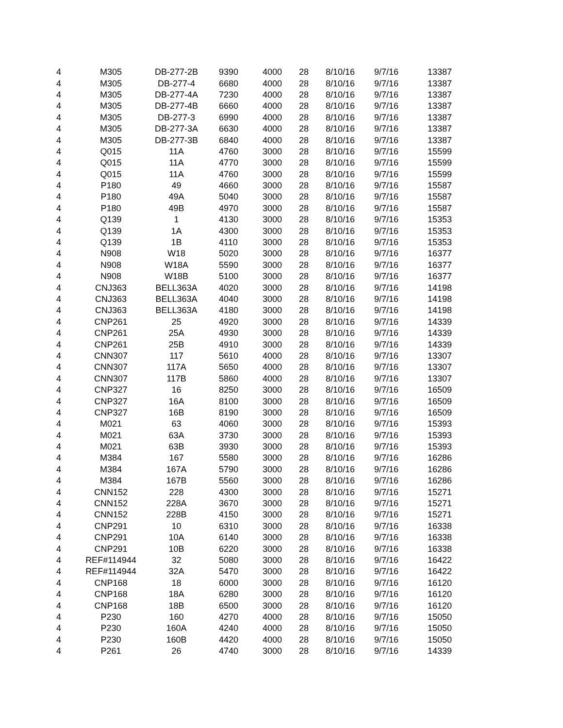| 4 | M305 | DB-277-2B | 9390 | 4000 | 28 | 8/10/16 | 9/7/16 | 13387 |
| 4 | M305 | DB-277-4 | 6680 | 4000 | 28 | 8/10/16 | 9/7/16 | 13387 |
| 4 | M305 | DB-277-4A | 7230 | 4000 | 28 | 8/10/16 | 9/7/16 | 13387 |
| 4 | M305 | DB-277-4B | 6660 | 4000 | 28 | 8/10/16 | 9/7/16 | 13387 |
| 4 | M305 | DB-277-3 | 6990 | 4000 | 28 | 8/10/16 | 9/7/16 | 13387 |
| 4 | M305 | DB-277-3A | 6630 | 4000 | 28 | 8/10/16 | 9/7/16 | 13387 |
| 4 | M305 | DB-277-3B | 6840 | 4000 | 28 | 8/10/16 | 9/7/16 | 13387 |
| 4 | Q015 | 11A | 4760 | 3000 | 28 | 8/10/16 | 9/7/16 | 15599 |
| 4 | Q015 | 11A | 4770 | 3000 | 28 | 8/10/16 | 9/7/16 | 15599 |
| 4 | Q015 | 11A | 4760 | 3000 | 28 | 8/10/16 | 9/7/16 | 15599 |
| 4 | P180 | 49 | 4660 | 3000 | 28 | 8/10/16 | 9/7/16 | 15587 |
| 4 | P180 | 49A | 5040 | 3000 | 28 | 8/10/16 | 9/7/16 | 15587 |
| 4 | P180 | 49B | 4970 | 3000 | 28 | 8/10/16 | 9/7/16 | 15587 |
| 4 | Q139 | 1 | 4130 | 3000 | 28 | 8/10/16 | 9/7/16 | 15353 |
| 4 | Q139 | 1A | 4300 | 3000 | 28 | 8/10/16 | 9/7/16 | 15353 |
| 4 | Q139 | 1B | 4110 | 3000 | 28 | 8/10/16 | 9/7/16 | 15353 |
| 4 | N908 | W18 | 5020 | 3000 | 28 | 8/10/16 | 9/7/16 | 16377 |
| 4 | N908 | W18A | 5590 | 3000 | 28 | 8/10/16 | 9/7/16 | 16377 |
| 4 | N908 | W18B | 5100 | 3000 | 28 | 8/10/16 | 9/7/16 | 16377 |
| 4 | CNJ363 | BELL363A | 4020 | 3000 | 28 | 8/10/16 | 9/7/16 | 14198 |
| 4 | CNJ363 | BELL363A | 4040 | 3000 | 28 | 8/10/16 | 9/7/16 | 14198 |
| 4 | CNJ363 | BELL363A | 4180 | 3000 | 28 | 8/10/16 | 9/7/16 | 14198 |
| 4 | CNP261 | 25 | 4920 | 3000 | 28 | 8/10/16 | 9/7/16 | 14339 |
| 4 | CNP261 | 25A | 4930 | 3000 | 28 | 8/10/16 | 9/7/16 | 14339 |
| 4 | CNP261 | 25B | 4910 | 3000 | 28 | 8/10/16 | 9/7/16 | 14339 |
| 4 | CNN307 | 117 | 5610 | 4000 | 28 | 8/10/16 | 9/7/16 | 13307 |
| 4 | CNN307 | 117A | 5650 | 4000 | 28 | 8/10/16 | 9/7/16 | 13307 |
| 4 | CNN307 | 117B | 5860 | 4000 | 28 | 8/10/16 | 9/7/16 | 13307 |
| 4 | CNP327 | 16 | 8250 | 3000 | 28 | 8/10/16 | 9/7/16 | 16509 |
| 4 | CNP327 | 16A | 8100 | 3000 | 28 | 8/10/16 | 9/7/16 | 16509 |
| 4 | CNP327 | 16B | 8190 | 3000 | 28 | 8/10/16 | 9/7/16 | 16509 |
| 4 | M021 | 63 | 4060 | 3000 | 28 | 8/10/16 | 9/7/16 | 15393 |
| 4 | M021 | 63A | 3730 | 3000 | 28 | 8/10/16 | 9/7/16 | 15393 |
| 4 | M021 | 63B | 3930 | 3000 | 28 | 8/10/16 | 9/7/16 | 15393 |
| 4 | M384 | 167 | 5580 | 3000 | 28 | 8/10/16 | 9/7/16 | 16286 |
| 4 | M384 | 167A | 5790 | 3000 | 28 | 8/10/16 | 9/7/16 | 16286 |
| 4 | M384 | 167B | 5560 | 3000 | 28 | 8/10/16 | 9/7/16 | 16286 |
| 4 | CNN152 | 228 | 4300 | 3000 | 28 | 8/10/16 | 9/7/16 | 15271 |
| 4 | CNN152 | 228A | 3670 | 3000 | 28 | 8/10/16 | 9/7/16 | 15271 |
| 4 | CNN152 | 228B | 4150 | 3000 | 28 | 8/10/16 | 9/7/16 | 15271 |
| 4 | CNP291 | 10 | 6310 | 3000 | 28 | 8/10/16 | 9/7/16 | 16338 |
| 4 | CNP291 | 10A | 6140 | 3000 | 28 | 8/10/16 | 9/7/16 | 16338 |
| 4 | CNP291 | 10B | 6220 | 3000 | 28 | 8/10/16 | 9/7/16 | 16338 |
| 4 | REF#114944 | 32 | 5080 | 3000 | 28 | 8/10/16 | 9/7/16 | 16422 |
| 4 | REF#114944 | 32A | 5470 | 3000 | 28 | 8/10/16 | 9/7/16 | 16422 |
| 4 | CNP168 | 18 | 6000 | 3000 | 28 | 8/10/16 | 9/7/16 | 16120 |
| 4 | CNP168 | 18A | 6280 | 3000 | 28 | 8/10/16 | 9/7/16 | 16120 |
| 4 | CNP168 | 18B | 6500 | 3000 | 28 | 8/10/16 | 9/7/16 | 16120 |
| 4 | P230 | 160 | 4270 | 4000 | 28 | 8/10/16 | 9/7/16 | 15050 |
| 4 | P230 | 160A | 4240 | 4000 | 28 | 8/10/16 | 9/7/16 | 15050 |
| 4 | P230 | 160B | 4420 | 4000 | 28 | 8/10/16 | 9/7/16 | 15050 |
| 4 | P261 | 26 | 4740 | 3000 | 28 | 8/10/16 | 9/7/16 | 14339 |